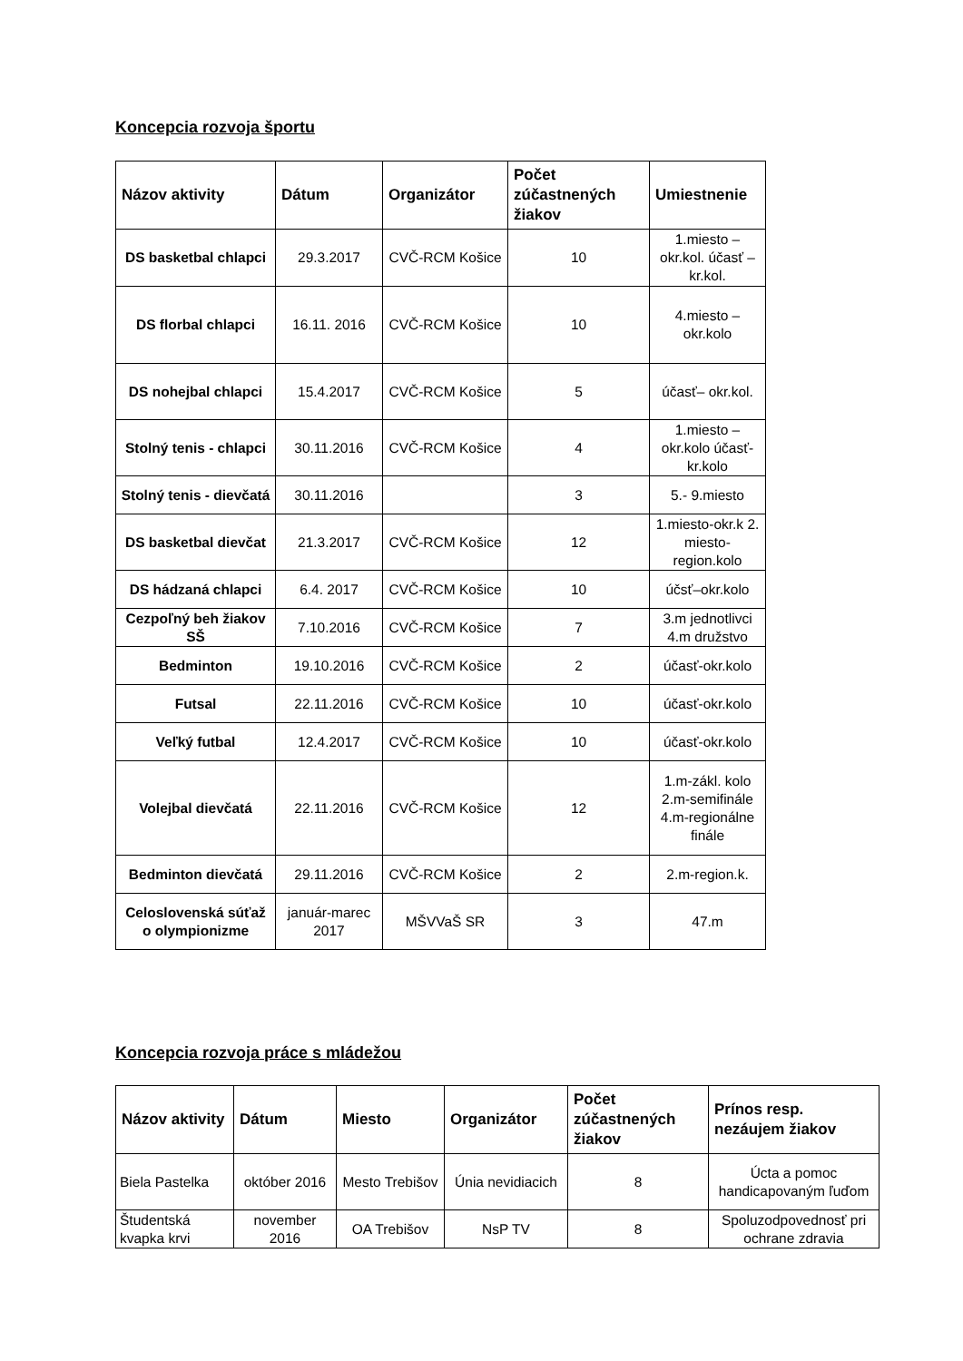Koncepcia rozvoja športu
| Názov aktivity | Dátum | Organizátor | Počet zúčastnených žiakov | Umiestnenie |
| --- | --- | --- | --- | --- |
| DS basketbal chlapci | 29.3.2017 | CVČ-RCM Košice | 10 | 1.miesto – okr.kol. účasť – kr.kol. |
| DS florbal chlapci | 16.11. 2016 | CVČ-RCM Košice | 10 | 4.miesto – okr.kolo |
| DS nohejbal chlapci | 15.4.2017 | CVČ-RCM Košice | 5 | účasť– okr.kol. |
| Stolný tenis - chlapci | 30.11.2016 | CVČ-RCM Košice | 4 | 1.miesto – okr.kolo účasť-kr.kolo |
| Stolný tenis - dievčatá | 30.11.2016 | | 3 | 5.- 9.miesto |
| DS basketbal dievčat | 21.3.2017 | CVČ-RCM Košice | 12 | 1.miesto-okr.k 2. miesto-region.kolo |
| DS hádzaná chlapci | 6.4. 2017 | CVČ-RCM Košice | 10 | účsť–okr.kolo |
| Cezpoľný beh žiakov SŠ | 7.10.2016 | CVČ-RCM Košice | 7 | 3.m jednotlivci 4.m družstvo |
| Bedminton | 19.10.2016 | CVČ-RCM Košice | 2 | účasť-okr.kolo |
| Futsal | 22.11.2016 | CVČ-RCM Košice | 10 | účasť-okr.kolo |
| Veľký futbal | 12.4.2017 | CVČ-RCM Košice | 10 | účasť-okr.kolo |
| Volejbal dievčatá | 22.11.2016 | CVČ-RCM Košice | 12 | 1.m-zákl. kolo 2.m-semifinále 4.m-regionálne finále |
| Bedminton dievčatá | 29.11.2016 | CVČ-RCM Košice | 2 | 2.m-region.k. |
| Celoslovenská súťaž o olympionizme | január-marec 2017 | MŠVVaŠ SR | 3 | 47.m |
Koncepcia rozvoja práce s mládežou
| Názov aktivity | Dátum | Miesto | Organizátor | Počet zúčastnených žiakov | Prínos resp. nezáujem žiakov |
| --- | --- | --- | --- | --- | --- |
| Biela Pastelka | október 2016 | Mesto Trebišov | Únia nevidiacich | 8 | Úcta a pomoc handicapovaným ľuďom |
| Študentská kvapka krvi | november 2016 | OA Trebišov | NsP TV | 8 | Spoluzodpovednosť pri ochrane zdravia |